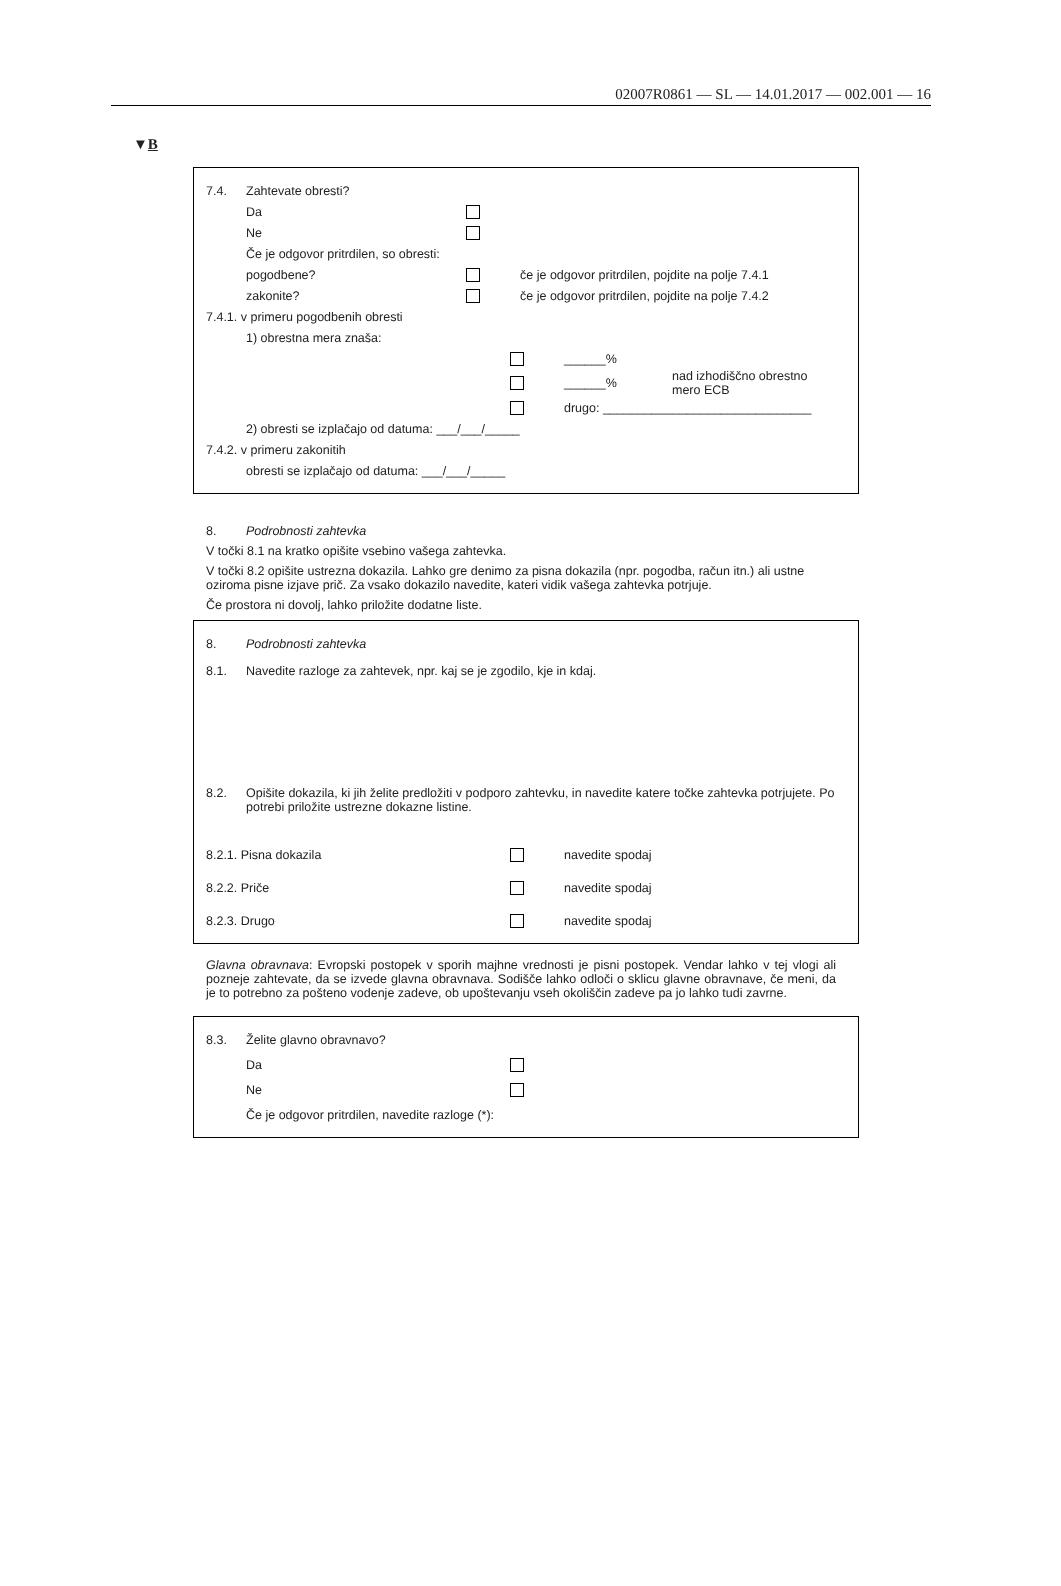02007R0861 — SL — 14.01.2017 — 002.001 — 16
▼B
7.4. Zahtevate obresti?
Da
Ne
Če je odgovor pritrdilen, so obresti:
pogodbene? če je odgovor pritrdilen, pojdite na polje 7.4.1
zakonite? če je odgovor pritrdilen, pojdite na polje 7.4.2
7.4.1. v primeru pogodbenih obresti
1) obrestna mera znaša:
______%
______% nad izhodiščno obrestno
mero ECB
drugo: ______________________________
2) obresti se izplačajo od datuma: ___/___/_____
7.4.2. v primeru zakonitih
obresti se izplačajo od datuma: ___/___/_____
8. Podrobnosti zahtevka
V točki 8.1 na kratko opišite vsebino vašega zahtevka.
V točki 8.2 opišite ustrezna dokazila. Lahko gre denimo za pisna dokazila (npr. pogodba, račun itn.) ali ustne oziroma pisne izjave prič. Za vsako dokazilo navedite, kateri vidik vašega zahtevka potrjuje.
Če prostora ni dovolj, lahko priložite dodatne liste.
8. Podrobnosti zahtevka
8.1. Navedite razloge za zahtevek, npr. kaj se je zgodilo, kje in kdaj.
8.2. Opišite dokazila, ki jih želite predložiti v podporo zahtevku, in navedite katere točke zahtevka potrjujete. Po potrebi priložite ustrezne dokazne listine.
8.2.1. Pisna dokazila navedite spodaj
8.2.2. Priče navedite spodaj
8.2.3. Drugo navedite spodaj
Glavna obravnava: Evropski postopek v sporih majhne vrednosti je pisni postopek. Vendar lahko v tej vlogi ali pozneje zahtevate, da se izvede glavna obravnava. Sodišče lahko odloči o sklicu glavne obravnave, če meni, da je to potrebno za pošteno vodenje zadeve, ob upoštevanju vseh okoliščin zadeve pa jo lahko tudi zavrne.
8.3. Želite glavno obravnavo?
Da
Ne
Če je odgovor pritrdilen, navedite razloge (*):